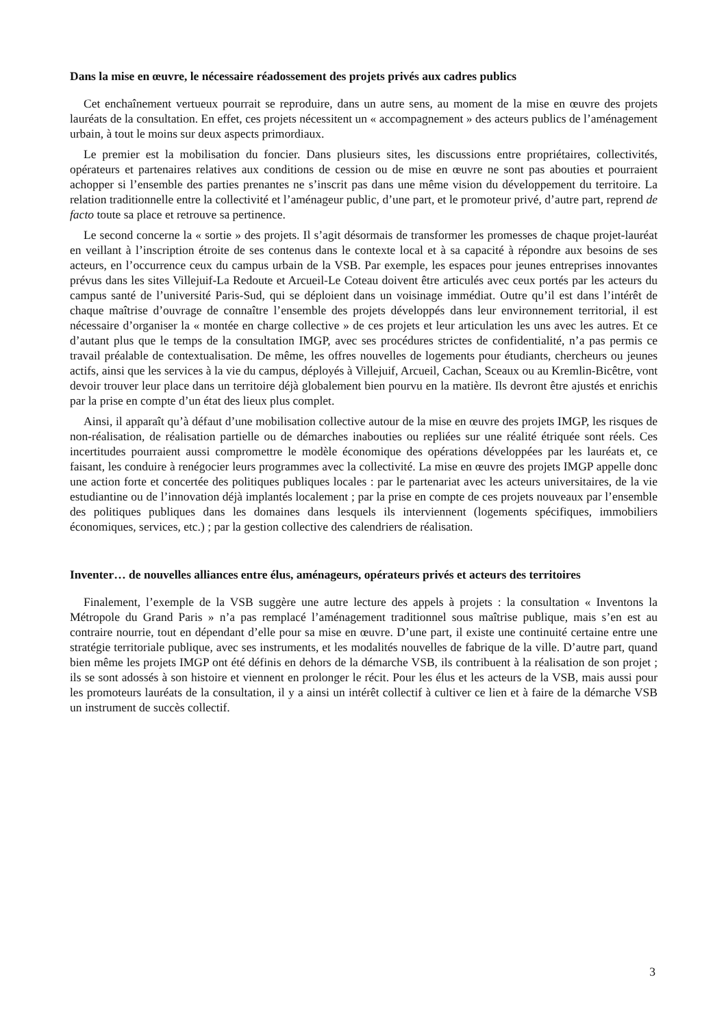Dans la mise en œuvre, le nécessaire réadossement des projets privés aux cadres publics
Cet enchaînement vertueux pourrait se reproduire, dans un autre sens, au moment de la mise en œuvre des projets lauréats de la consultation. En effet, ces projets nécessitent un « accompagnement » des acteurs publics de l’aménagement urbain, à tout le moins sur deux aspects primordiaux.
Le premier est la mobilisation du foncier. Dans plusieurs sites, les discussions entre propriétaires, collectivités, opérateurs et partenaires relatives aux conditions de cession ou de mise en œuvre ne sont pas abouties et pourraient achopper si l’ensemble des parties prenantes ne s’inscrit pas dans une même vision du développement du territoire. La relation traditionnelle entre la collectivité et l’aménageur public, d’une part, et le promoteur privé, d’autre part, reprend de facto toute sa place et retrouve sa pertinence.
Le second concerne la « sortie » des projets. Il s’agit désormais de transformer les promesses de chaque projet-lauréat en veillant à l’inscription étroite de ses contenus dans le contexte local et à sa capacité à répondre aux besoins de ses acteurs, en l’occurrence ceux du campus urbain de la VSB. Par exemple, les espaces pour jeunes entreprises innovantes prévus dans les sites Villejuif-La Redoute et Arcueil-Le Coteau doivent être articulés avec ceux portés par les acteurs du campus santé de l’université Paris-Sud, qui se déploient dans un voisinage immédiat. Outre qu’il est dans l’intérêt de chaque maîtrise d’ouvrage de connaître l’ensemble des projets développés dans leur environnement territorial, il est nécessaire d’organiser la « montée en charge collective » de ces projets et leur articulation les uns avec les autres. Et ce d’autant plus que le temps de la consultation IMGP, avec ses procédures strictes de confidentialité, n’a pas permis ce travail préalable de contextualisation. De même, les offres nouvelles de logements pour étudiants, chercheurs ou jeunes actifs, ainsi que les services à la vie du campus, déployés à Villejuif, Arcueil, Cachan, Sceaux ou au Kremlin-Bicêtre, vont devoir trouver leur place dans un territoire déjà globalement bien pourvu en la matière. Ils devront être ajustés et enrichis par la prise en compte d’un état des lieux plus complet.
Ainsi, il apparaît qu’à défaut d’une mobilisation collective autour de la mise en œuvre des projets IMGP, les risques de non-réalisation, de réalisation partielle ou de démarches inabouties ou repliées sur une réalité étriquée sont réels. Ces incertitudes pourraient aussi compromettre le modèle économique des opérations développées par les lauréats et, ce faisant, les conduire à renégocier leurs programmes avec la collectivité. La mise en œuvre des projets IMGP appelle donc une action forte et concertée des politiques publiques locales : par le partenariat avec les acteurs universitaires, de la vie estudiantine ou de l’innovation déjà implantés localement ; par la prise en compte de ces projets nouveaux par l’ensemble des politiques publiques dans les domaines dans lesquels ils interviennent (logements spécifiques, immobiliers économiques, services, etc.) ; par la gestion collective des calendriers de réalisation.
Inventer… de nouvelles alliances entre élus, aménageurs, opérateurs privés et acteurs des territoires
Finalement, l’exemple de la VSB suggère une autre lecture des appels à projets : la consultation « Inventons la Métropole du Grand Paris » n’a pas remplacé l’aménagement traditionnel sous maîtrise publique, mais s’en est au contraire nourrie, tout en dépendant d’elle pour sa mise en œuvre. D’une part, il existe une continuité certaine entre une stratégie territoriale publique, avec ses instruments, et les modalités nouvelles de fabrique de la ville. D’autre part, quand bien même les projets IMGP ont été définis en dehors de la démarche VSB, ils contribuent à la réalisation de son projet ; ils se sont adossés à son histoire et viennent en prolonger le récit. Pour les élus et les acteurs de la VSB, mais aussi pour les promoteurs lauréats de la consultation, il y a ainsi un intérêt collectif à cultiver ce lien et à faire de la démarche VSB un instrument de succès collectif.
3